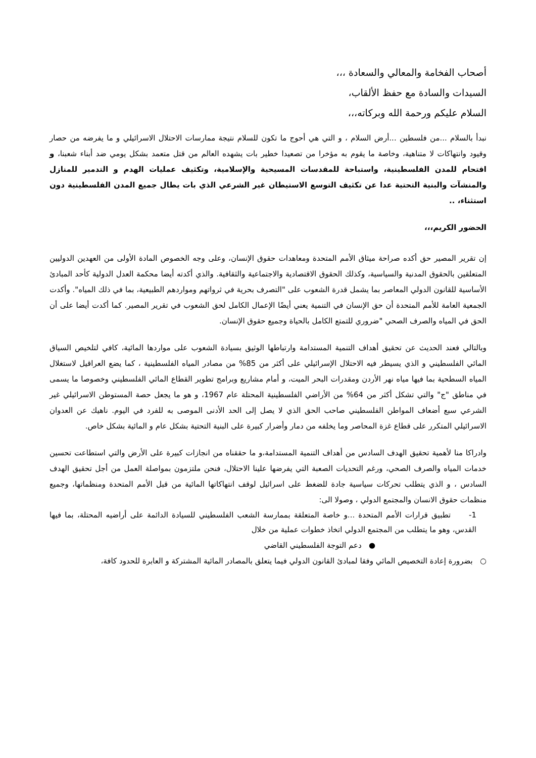أصحاب الفخامة والمعالي والسعادة ،،،
السيدات والسادة مع حفظ الألقاب،
السلام عليكم ورحمة الله وبركاته،،،
نبدأ بالسلام ...من فلسطين ...أرض السلام ، و التي هي أحوج ما تكون للسلام نتيجة ممارسات الاحتلال الاسرائيلي و ما يفرضه من حصار وقيود وانتهاكات لا متناهية، وخاصة ما يقوم به مؤخرا من تصعيدا خطير بات يشهده العالم من قتل متعمد بشكل يومي ضد أبناء شعبنا، و اقتحام للمدن الفلسطينية، واستباحة للمقدسات المسيحية والإسلامية، وتكثيف عمليات الهدم و التدمير للمنازل والمنشآت والبنية التحتية عدا عن تكثيف التوسع الاستيطان غير الشرعي الذي بات يطال جميع المدن الفلسطينية دون استثناء، ..
الحضور الكريم،،،
إن تقرير المصير حق أكده صراحة ميثاق الأمم المتحدة ومعاهدات حقوق الإنسان، وعلى وجه الخصوص المادة الأولى من العهدين الدوليين المتعلقين بالحقوق المدنية والسياسية، وكذلك الحقوق الاقتصادية والاجتماعية والثقافية. والذي أكدته أيضا محكمة العدل الدولية كأحد المبادئ الأساسية للقانون الدولي المعاصر بما يشمل قدرة الشعوب على "التصرف بحرية في ثرواتهم ومواردهم الطبيعية، بما في ذلك المياه". وأكدت الجمعية العامة للأمم المتحدة أن حق الإنسان في التنمية يعني أيضًا الإعمال الكامل لحق الشعوب في تقرير المصير. كما أكدت أيضا على أن الحق في المياه والصرف الصحي "ضروري للتمتع الكامل بالحياة وجميع حقوق الإنسان.
وبالتالي فعند الحديث عن تحقيق أهداف التنمية المستدامة وارتباطها الوثيق بسيادة الشعوب على مواردها المائية، كافي لتلخيص السياق المائي الفلسطيني و الذي يسيطر فيه الاحتلال الإسرائيلي على أكثر من 85% من مصادر المياه الفلسطينية ، كما يضع العراقيل لاستغلال المياه السطحية بما فيها مياه نهر الأردن ومقدرات البحر الميت، و أمام مشاريع وبرامج تطوير القطاع المائي الفلسطيني وخصوصا ما يسمى في مناطق "ج" والتي تشكل أكثر من 64% من الأراضي الفلسطينية المحتلة عام 1967، و هو ما يجعل حصة المستوطن الاسرائيلي غير الشرعي سبع أضعاف المواطن الفلسطيني صاحب الحق الذي لا يصل إلى الحد الأدنى الموصى به للفرد في اليوم. ناهيك عن العدوان الاسرائيلي المتكرر على قطاع غزة المحاصر وما يخلفه من دمار وأضرار كبيرة على البنية التحتية بشكل عام و المائية بشكل خاص.
وادراكا منا لأهمية تحقيق الهدف السادس من أهداف التنمية المستدامة،و ما حققناه من انجازات كبيرة على الأرض والتي استطاعت تحسين خدمات المياه والصرف الصحي، ورغم التحديات الصعبة التي يفرضها علينا الاحتلال، فنحن ملتزمون بمواصلة العمل من أجل تحقيق الهدف السادس ، و الذي يتطلب تحركات سياسية جادة للضغط على اسرائيل لوقف انتهاكاتها المائية من قبل الأمم المتحدة ومنظماتها، وجميع منظمات حقوق الانسان والمجتمع الدولي ، وصولا الى:
1- تطبيق قرارات الأمم المتحدة ...و خاصة المتعلقة بممارسة الشعب الفلسطيني للسيادة الدائمة على أراضيه المحتلة، بما فيها القدس، وهو ما يتطلب من المجتمع الدولي اتخاذ خطوات عملية من خلال
● دعم التوجة الفلسطيني القاضي
○ بضرورة إعادة التخصيص المائي وفقا لمبادئ القانون الدولي فيما يتعلق بالمصادر المائية المشتركة و العابرة للحدود كافة،